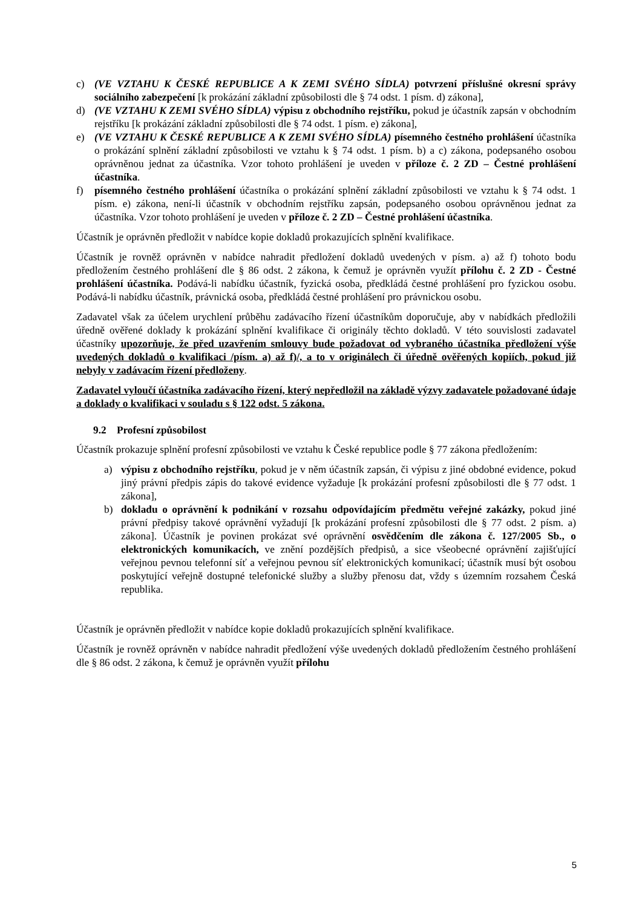c) (VE VZTAHU K ČESKÉ REPUBLICE A K ZEMI SVÉHO SÍDLA) potvrzení příslušné okresní správy sociálního zabezpečení [k prokázání základní způsobilosti dle § 74 odst. 1 písm. d) zákona],
d) (VE VZTAHU K ZEMI SVÉHO SÍDLA) výpisu z obchodního rejstříku, pokud je účastník zapsán v obchodním rejstříku [k prokázání základní způsobilosti dle § 74 odst. 1 písm. e) zákona],
e) (VE VZTAHU K ČESKÉ REPUBLICE A K ZEMI SVÉHO SÍDLA) písemného čestného prohlášení účastníka o prokázání splnění základní způsobilosti ve vztahu k § 74 odst. 1 písm. b) a c) zákona, podepsaného osobou oprávněnou jednat za účastníka. Vzor tohoto prohlášení je uveden v příloze č. 2 ZD – Čestné prohlášení účastníka.
f) písemného čestného prohlášení účastníka o prokázání splnění základní způsobilosti ve vztahu k § 74 odst. 1 písm. e) zákona, není-li účastník v obchodním rejstříku zapsán, podepsaného osobou oprávněnou jednat za účastníka. Vzor tohoto prohlášení je uveden v příloze č. 2 ZD – Čestné prohlášení účastníka.
Účastník je oprávněn předložit v nabídce kopie dokladů prokazujících splnění kvalifikace.
Účastník je rovněž oprávněn v nabídce nahradit předložení dokladů uvedených v písm. a) až f) tohoto bodu předložením čestného prohlášení dle § 86 odst. 2 zákona, k čemuž je oprávněn využít přílohu č. 2 ZD - Čestné prohlášení účastníka. Podává-li nabídku účastník, fyzická osoba, předkládá čestné prohlášení pro fyzickou osobu. Podává-li nabídku účastník, právnická osoba, předkládá čestné prohlášení pro právnickou osobu.
Zadavatel však za účelem urychlení průběhu zadávacího řízení účastníkům doporučuje, aby v nabídkách předložili úředně ověřené doklady k prokázání splnění kvalifikace či originály těchto dokladů. V této souvislosti zadavatel účastníky upozorňuje, že před uzavřením smlouvy bude požadovat od vybraného účastníka předložení výše uvedených dokladů o kvalifikaci /písm. a) až f)/, a to v originálech či úředně ověřených kopiích, pokud již nebyly v zadávacím řízení předloženy.
Zadavatel vyloučí účastníka zadávacího řízení, který nepředložil na základě výzvy zadavatele požadované údaje a doklady o kvalifikaci v souladu s § 122 odst. 5 zákona.
9.2 Profesní způsobilost
Účastník prokazuje splnění profesní způsobilosti ve vztahu k České republice podle § 77 zákona předložením:
a) výpisu z obchodního rejstříku, pokud je v něm účastník zapsán, či výpisu z jiné obdobné evidence, pokud jiný právní předpis zápis do takové evidence vyžaduje [k prokázání profesní způsobilosti dle § 77 odst. 1 zákona],
b) dokladu o oprávnění k podnikání v rozsahu odpovídajícím předmětu veřejné zakázky, pokud jiné právní předpisy takové oprávnění vyžadují [k prokázání profesní způsobilosti dle § 77 odst. 2 písm. a) zákona]. Účastník je povinen prokázat své oprávnění osvědčením dle zákona č. 127/2005 Sb., o elektronických komunikacích, ve znění pozdějších předpisů, a sice všeobecné oprávnění zajišťující veřejnou pevnou telefonní síť a veřejnou pevnou síť elektronických komunikací; účastník musí být osobou poskytující veřejně dostupné telefonické služby a služby přenosu dat, vždy s územním rozsahem Česká republika.
Účastník je oprávněn předložit v nabídce kopie dokladů prokazujících splnění kvalifikace.
Účastník je rovněž oprávněn v nabídce nahradit předložení výše uvedených dokladů předložením čestného prohlášení dle § 86 odst. 2 zákona, k čemuž je oprávněn využít přílohu
5